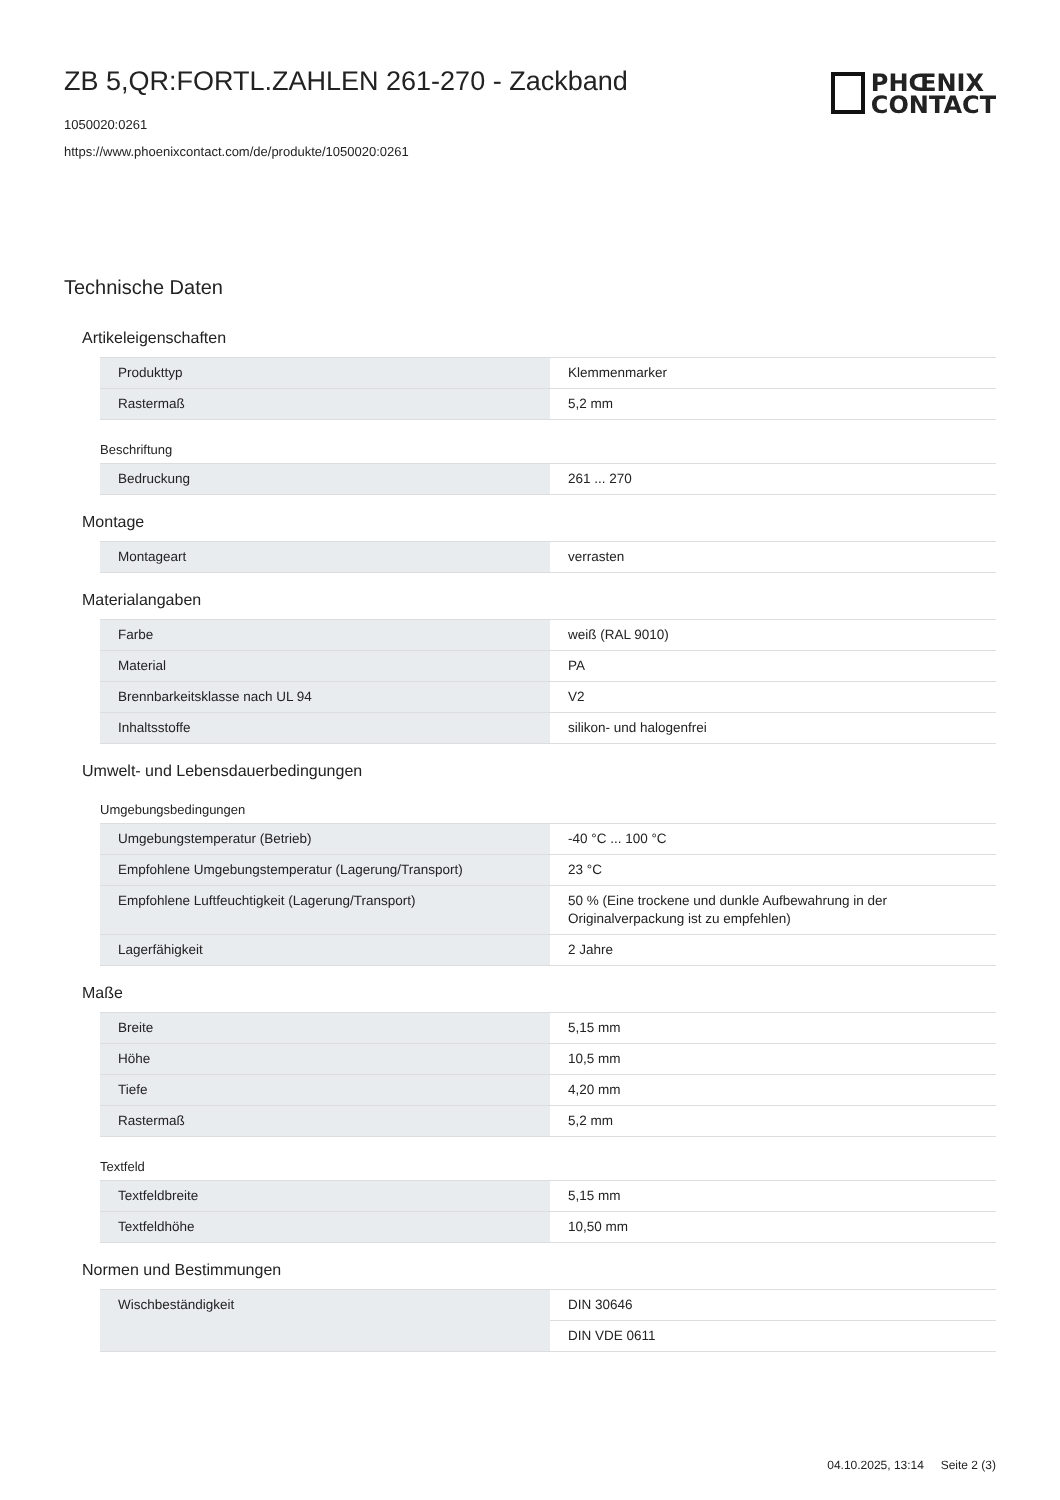ZB 5,QR:FORTL.ZAHLEN 261-270 - Zackband
1050020:0261
https://www.phoenixcontact.com/de/produkte/1050020:0261
PHŒNIX
CONTACT
Technische Daten
Artikeleigenschaften
| Produkttyp | Klemmenmarker |
| Rastermaß | 5,2 mm |
Beschriftung
| Bedruckung | 261 ... 270 |
Montage
| Montageart | verrasten |
Materialangaben
| Farbe | weiß (RAL 9010) |
| Material | PA |
| Brennbarkeitsklasse nach UL 94 | V2 |
| Inhaltsstoffe | silikon- und halogenfrei |
Umwelt- und Lebensdauerbedingungen
Umgebungsbedingungen
| Umgebungstemperatur (Betrieb) | -40 °C ... 100 °C |
| Empfohlene Umgebungstemperatur (Lagerung/Transport) | 23 °C |
| Empfohlene Luftfeuchtigkeit (Lagerung/Transport) | 50 % (Eine trockene und dunkle Aufbewahrung in der Originalverpackung ist zu empfehlen) |
| Lagerfähigkeit | 2 Jahre |
Maße
| Breite | 5,15 mm |
| Höhe | 10,5 mm |
| Tiefe | 4,20 mm |
| Rastermaß | 5,2 mm |
Textfeld
| Textfeldbreite | 5,15 mm |
| Textfeldhöhe | 10,50 mm |
Normen und Bestimmungen
| Wischbeständigkeit | DIN 30646 |
| | DIN VDE 0611 |
04.10.2025, 13:14 Seite 2 (3)